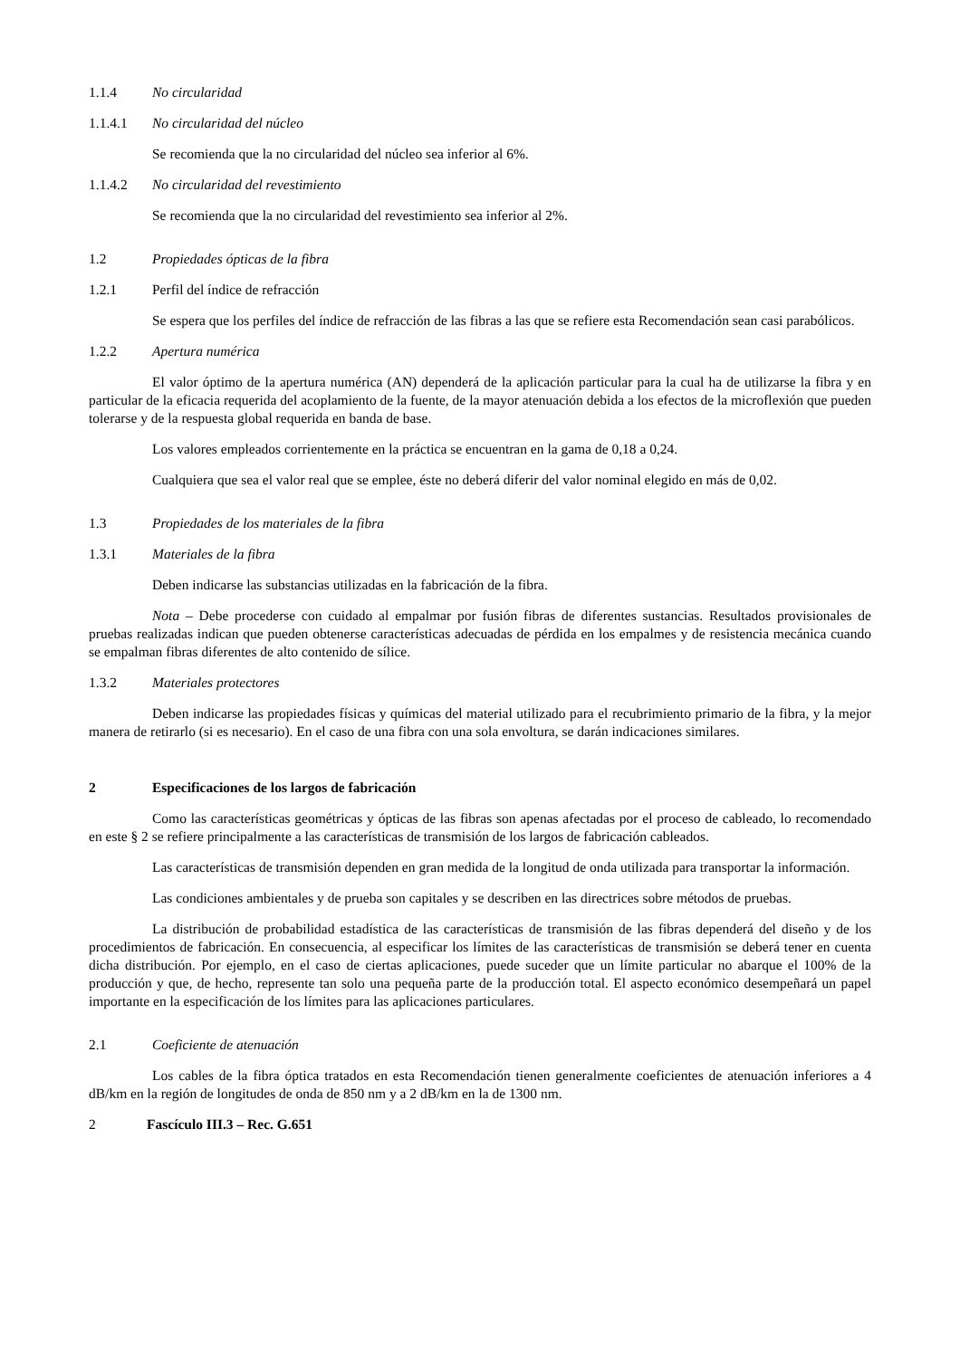1.1.4 No circularidad
1.1.4.1 No circularidad del núcleo
Se recomienda que la no circularidad del núcleo sea inferior al 6%.
1.1.4.2 No circularidad del revestimiento
Se recomienda que la no circularidad del revestimiento sea inferior al 2%.
1.2 Propiedades ópticas de la fibra
1.2.1 Perfil del índice de refracción
Se espera que los perfiles del índice de refracción de las fibras a las que se refiere esta Recomendación sean casi parabólicos.
1.2.2 Apertura numérica
El valor óptimo de la apertura numérica (AN) dependerá de la aplicación particular para la cual ha de utilizarse la fibra y en particular de la eficacia requerida del acoplamiento de la fuente, de la mayor atenuación debida a los efectos de la microflexión que pueden tolerarse y de la respuesta global requerida en banda de base.
Los valores empleados corrientemente en la práctica se encuentran en la gama de 0,18 a 0,24.
Cualquiera que sea el valor real que se emplee, éste no deberá diferir del valor nominal elegido en más de 0,02.
1.3 Propiedades de los materiales de la fibra
1.3.1 Materiales de la fibra
Deben indicarse las substancias utilizadas en la fabricación de la fibra.
Nota – Debe procederse con cuidado al empalmar por fusión fibras de diferentes sustancias. Resultados provisionales de pruebas realizadas indican que pueden obtenerse características adecuadas de pérdida en los empalmes y de resistencia mecánica cuando se empalman fibras diferentes de alto contenido de sílice.
1.3.2 Materiales protectores
Deben indicarse las propiedades físicas y químicas del material utilizado para el recubrimiento primario de la fibra, y la mejor manera de retirarlo (si es necesario). En el caso de una fibra con una sola envoltura, se darán indicaciones similares.
2 Especificaciones de los largos de fabricación
Como las características geométricas y ópticas de las fibras son apenas afectadas por el proceso de cableado, lo recomendado en este § 2 se refiere principalmente a las características de transmisión de los largos de fabricación cableados.
Las características de transmisión dependen en gran medida de la longitud de onda utilizada para transportar la información.
Las condiciones ambientales y de prueba son capitales y se describen en las directrices sobre métodos de pruebas.
La distribución de probabilidad estadística de las características de transmisión de las fibras dependerá del diseño y de los procedimientos de fabricación. En consecuencia, al especificar los límites de las características de transmisión se deberá tener en cuenta dicha distribución. Por ejemplo, en el caso de ciertas aplicaciones, puede suceder que un límite particular no abarque el 100% de la producción y que, de hecho, represente tan solo una pequeña parte de la producción total. El aspecto económico desempeñará un papel importante en la especificación de los límites para las aplicaciones particulares.
2.1 Coeficiente de atenuación
Los cables de la fibra óptica tratados en esta Recomendación tienen generalmente coeficientes de atenuación inferiores a 4 dB/km en la región de longitudes de onda de 850 nm y a 2 dB/km en la de 1300 nm.
2 Fascículo III.3 – Rec. G.651